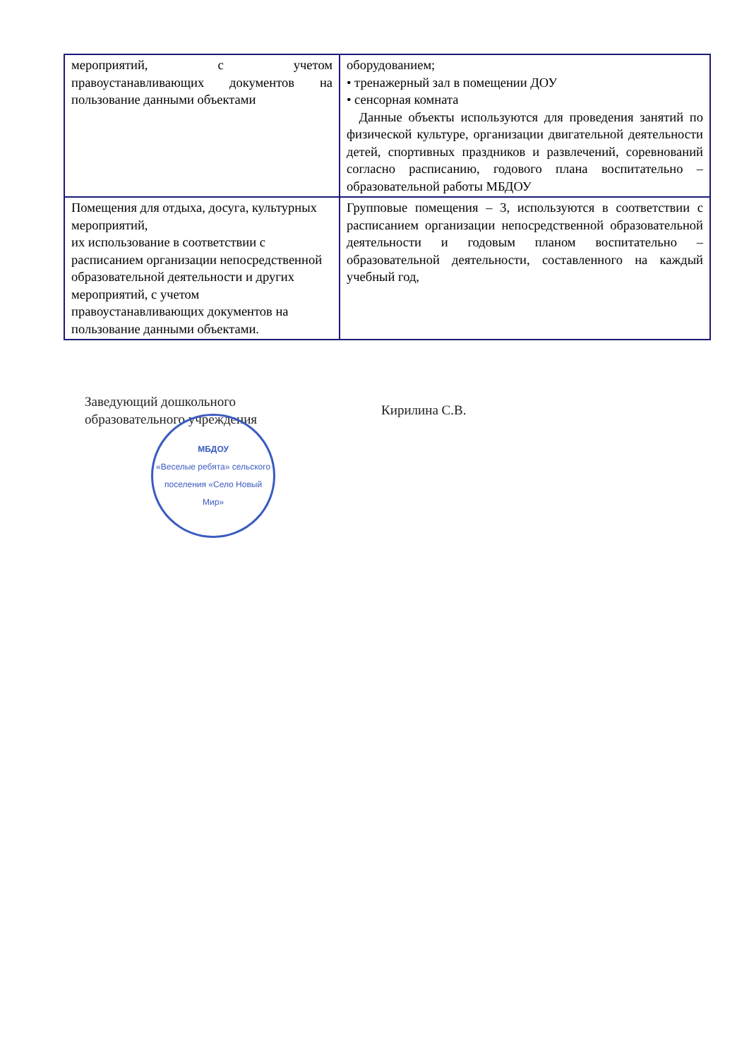| мероприятий, с учетом правоустанавливающих документов на пользование данными объектами | оборудованием; • тренажерный зал в помещении ДОУ • сенсорная комната Данные объекты используются для проведения занятий по физической культуре, организации двигательной деятельности детей, спортивных праздников и развлечений, соревнований согласно расписанию, годового плана воспитательно – образовательной работы МБДОУ |
| Помещения для отдыха, досуга, культурных мероприятий, их использование в соответствии с расписанием организации непосредственной образовательной деятельности и других мероприятий, с учетом правоустанавливающих документов на пользование данными объектами. | Групповые помещения – 3, используются в соответствии с расписанием организации непосредственной образовательной деятельности и годовым планом воспитательно – образовательной деятельности, составленного на каждый учебный год, |
Заведующий дошкольного
образовательного учреждения
МБДОУ
«Веселые ребята» сельского поселения «Село Новый Мир»
Кирилина С.В.